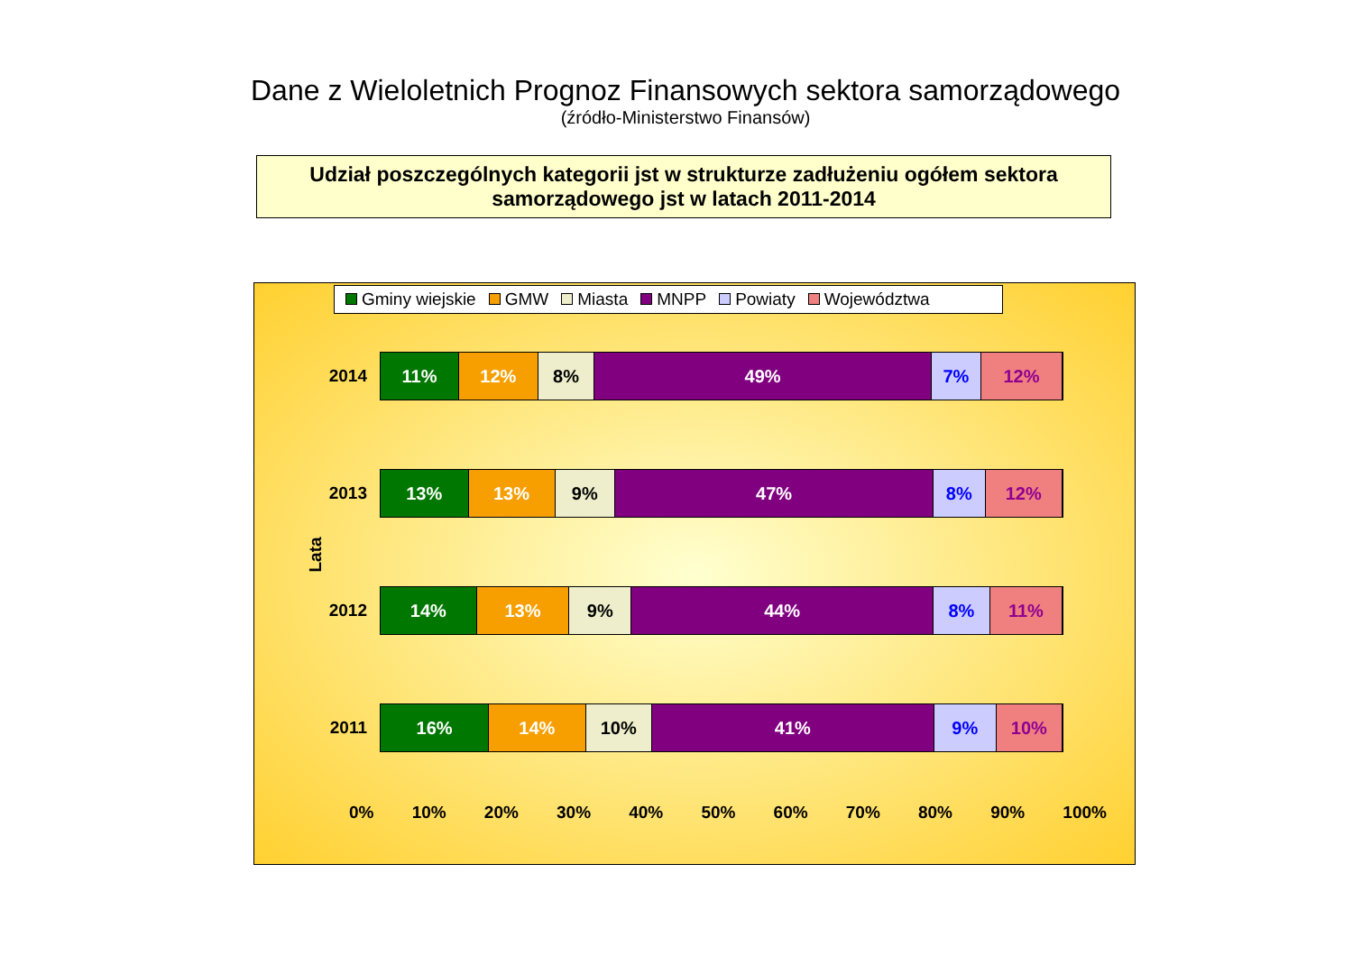Dane z Wieloletnich Prognoz Finansowych sektora samorządowego
(źródło-Ministerstwo Finansów)
Udział poszczególnych kategorii jst w strukturze zadłużeniu ogółem sektora
samorządowego jst w latach 2011-2014
Gminy wiejskie GMW Miasta MNPP Powiaty Województwa
Lata
2014
11% 12% 8% 49% 7% 12%
2013
13% 13% 9% 47% 8% 12%
2012
14% 13% 9% 44% 8% 11%
2011
16% 14% 10% 41% 9% 10%
0% 10% 20% 30% 40% 50% 60% 70% 80% 90% 100%